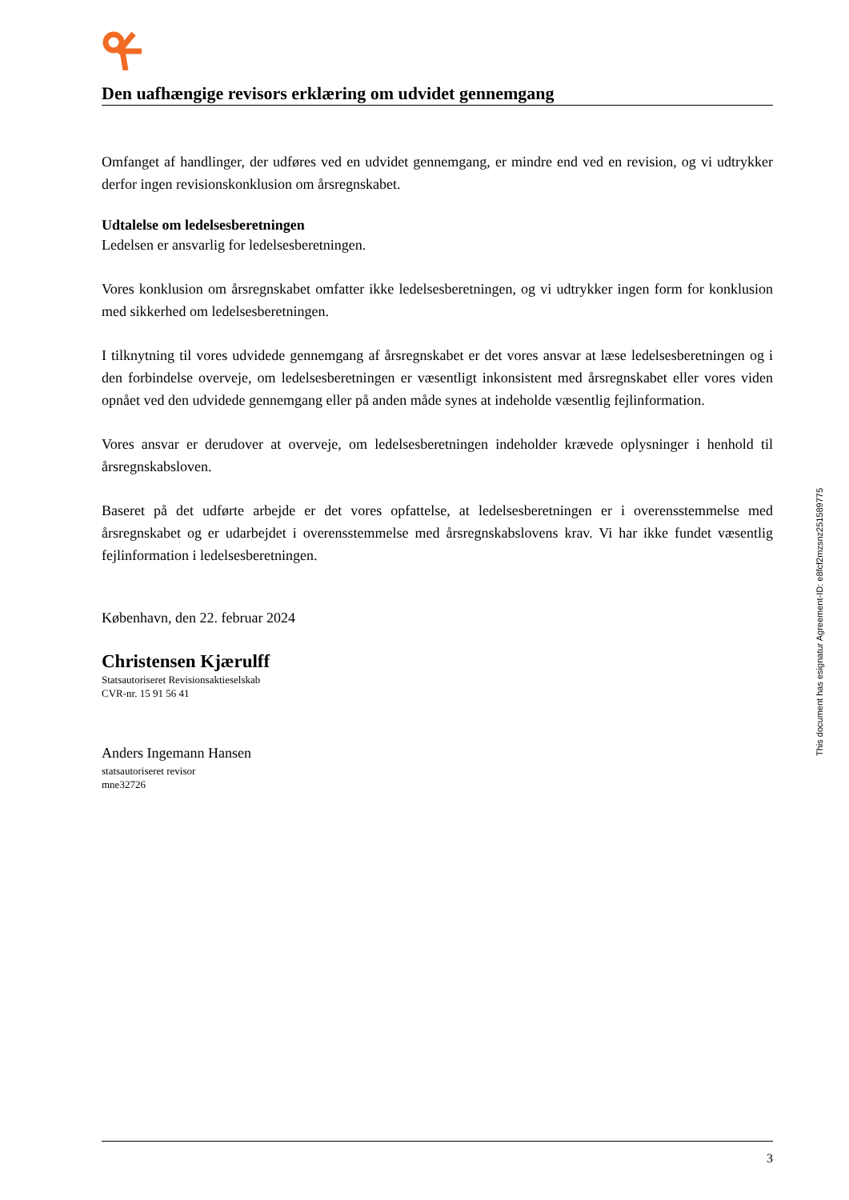Den uafhængige revisors erklæring om udvidet gennemgang
Omfanget af handlinger, der udføres ved en udvidet gennemgang, er mindre end ved en revision, og vi udtrykker derfor ingen revisionskonklusion om årsregnskabet.
Udtalelse om ledelsesberetningen
Ledelsen er ansvarlig for ledelsesberetningen.
Vores konklusion om årsregnskabet omfatter ikke ledelsesberetningen, og vi udtrykker ingen form for konklusion med sikkerhed om ledelsesberetningen.
I tilknytning til vores udvidede gennemgang af årsregnskabet er det vores ansvar at læse ledelsesberetningen og i den forbindelse overveje, om ledelsesberetningen er væsentligt inkonsistent med årsregnskabet eller vores viden opnået ved den udvidede gennemgang eller på anden måde synes at indeholde væsentlig fejlinformation.
Vores ansvar er derudover at overveje, om ledelsesberetningen indeholder krævede oplysninger i henhold til årsregnskabsloven.
Baseret på det udførte arbejde er det vores opfattelse, at ledelsesberetningen er i overensstemmelse med årsregnskabet og er udarbejdet i overensstemmelse med årsregnskabslovens krav. Vi har ikke fundet væsentlig fejlinformation i ledelsesberetningen.
København, den 22. februar 2024
Christensen Kjærulff
Statsautoriseret Revisionsaktieselskab
CVR-nr. 15 91 56 41
Anders Ingemann Hansen
statsautoriseret revisor
mne32726
This document has esignatur Agreement-ID: e8fcf2mzsnz251589775
3